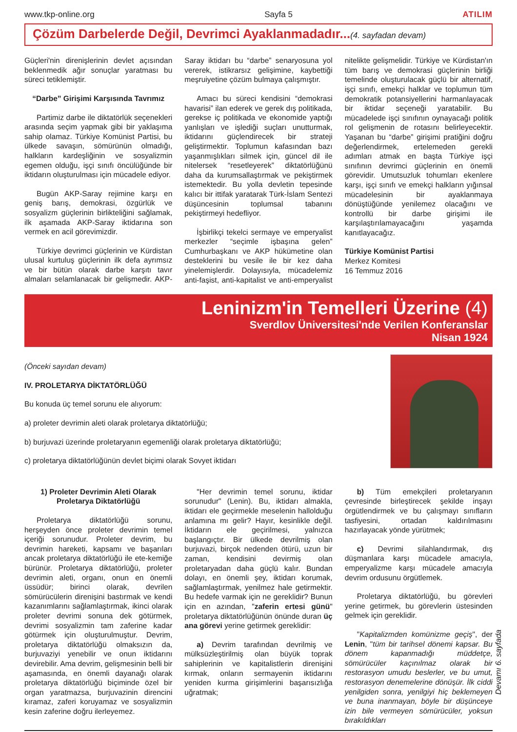www.tkp-online.org Sayfa 5 ATILIM
Çözüm Darbelerde Değil, Devrimci Ayaklanmadadır...
(4. sayfadan devam)
Güçleri'nin direnişlerinin devlet açısından beklenmedik ağır sonuçlar yaratması bu süreci tetiklemiştir.
“Darbe” Girişimi Karşısında Tavrımız
Partimiz darbe ile diktatörlük seçenekleri arasında seçim yapmak gibi bir yaklaşıma sahip olamaz. Türkiye Komünist Partisi, bu ülkede savaşın, sömürünün olmadığı, halkların kardeşliğinin ve sosyalizmin egemen olduğu, işçi sınıfı öncülüğünde bir iktidarın oluşturulması için mücadele ediyor.
Bugün AKP-Saray rejimine karşı en geniş barış, demokrasi, özgürlük ve sosyalizm güçlerinin birlikteliğini sağlamak, ilk aşamada AKP-Saray iktidarına son vermek en acil görevimizdir.
Türkiye devrimci güçlerinin ve Kürdistan ulusal kurtuluş güçlerinin ilk defa ayrımsız ve bir bütün olarak darbe karşıtı tavır almaları selamlanacak bir gelişmedir. AKP-Saray iktidarı bu “darbe” senaryosuna yol vererek, istikrarsız gelişimine, kaybettiği meşruiyetine çözüm bulmaya çalışmıştır.
Amacı bu süreci kendisini “demokrasi havarisi” ilan ederek ve gerek dış politikada, gerekse iç politikada ve ekonomide yaptığı yanlışları ve işlediği suçları unutturmak, iktidarını güçlendirecek bir strateji geliştirmektir. Toplumun kafasından bazı yaşanmışlıkları silmek için, güncel dil ile nitelersek “resetleyerek” diktatörlüğünü daha da kurumsallaştırmak ve pekiştirmek istemektedir. Bu yolla devletin tepesinde kalıcı bir ittifak yaratarak Türk-İslam Sentezi düşüncesinin toplumsal tabanını pekiştirmeyi hedefliyor.
İşbirlikçi tekelci sermaye ve emperyalist merkezler “seçimle işbaşına gelen” Cumhurbaşkanı ve AKP hükümetine olan desteklerini bu vesile ile bir kez daha yinelemişlerdir. Dolayısıyla, mücadelemiz anti-faşist, anti-kapitalist ve anti-emperyalist nitelikte gelişmelidir. Türkiye ve Kürdistan'ın tüm barış ve demokrasi güçlerinin birliği temelinde oluşturulacak güçlü bir alternatif, işçi sınıfı, emekçi halklar ve toplumun tüm demokratik potansiyellerini harmanlayacak bir iktidar seçeneği yaratabilir. Bu mücadelede işçi sınıfının oynayacağı politik rol gelişmenin de rotasını belirleyecektir. Yaşanan bu “darbe” girişimi pratiğini doğru değerlendirmek, ertelemeden gerekli adımları atmak en başta Türkiye işçi sınıfının devrimci güçlerinin en önemli görevidir. Umutsuzluk tohumları ekenlere karşı, işçi sınıfı ve emekçi halkların yığınsal mücadelesinin bir ayaklanmaya dönüştüğünde yenilemez olacağını ve kontrollü bir darbe girişimi ile karşılaştırılamayacağını yaşamda kanıtlayacağız.
Türkiye Komünist Partisi
Merkez Komitesi
16 Temmuz 2016
Leninizm'in Temelleri Üzerine (4)
Sverdlov Üniversitesi'nde Verilen Konferanslar
Nisan 1924
(Önceki sayıdan devam)
IV. PROLETARYA DİKTATÖRLÜĞÜ
Bu konuda üç temel sorunu ele alıyorum:
a) proleter devrimin aleti olarak proletarya diktatörlüğü;
b) burjuvazi üzerinde proletaryanın egemenliği olarak proletarya diktatörlüğü;
c) proletarya diktatörlüğünün devlet biçimi olarak Sovyet iktidarı
1) Proleter Devrimin Aleti Olarak Proletarya Diktatörlüğü
Proletarya diktatörlüğü sorunu, herşeyden önce proleter devrimin temel içeriği sorunudur. Proleter devrim, bu devrimin hareketi, kapsamı ve başarıları ancak proletarya diktatörlüğü ile ete-kemiğe bürünür. Proletarya diktatörlüğü, proleter devrimin aleti, organı, onun en önemli üssüdür; birinci olarak, devrilen sömürücülerin direnişini bastırmak ve kendi kazanımlarını sağlamlaştırmak, ikinci olarak proleter devrimi sonuna dek götürmek, devrimi sosyalizmin tam zaferine kadar götürmek için oluşturulmuştur. Devrim, proletarya diktatörlüğü olmaksızın da, burjuvaziyi yenebilir ve onun iktidarını devirebilir. Ama devrim, gelişmesinin belli bir aşamasında, en önemli dayanağı olarak proletarya diktatörlüğü biçiminde özel bir organ yaratmazsa, burjuvazinin direncini kıramaz, zaferi koruyamaz ve sosyalizmin kesin zaferine doğru ilerleyemez.
"Her devrimin temel sorunu, iktidar sorunudur" (Lenin). Bu, iktidarı almakla, iktidarı ele geçirmekle meselenin halloldu­ğu anlamına mı gelir? Hayır, kesinlikle değil. İktidarın ele geçirilmesi, yalnızca başlangıçtır. Bir ülkede devrilmiş olan burjuvazi, birçok nedenden ötürü, uzun bir zaman, kendisini devirmiş olan proletaryadan daha güçlü kalır. Bundan dolayı, en önemli şey, iktidarı korumak, sağlamlaştırmak, yenilmez hale getirmektir. Bu hedefe varmak için ne gereklidir? Bunun için en azından, "zaferin ertesi günü" proletarya diktatörlüğünün önünde duran üç ana görevi yerine getirmek gereklidir:
a) Devrim tarafından devrilmiş ve mülksüzleştirilmiş olan büyük toprak sahiplerinin ve kapitalistlerin direnişini kırmak, onların sermayenin iktidarını yeniden kurma girişimlerini başarısızlığa uğratmak;
b) Tüm emekçileri proletaryanın çevresinde birleştirecek şekilde inşayı örgütlendirmek ve bu çalışmayı sınıfların tasfiyesini, ortadan kaldırılmasını hazırlayacak yönde yürütmek;
c) Devrimi silahlandırmak, dış düşmanlara karşı mücadele amacıyla, emperyalizme karşı mücadele amacıyla devrim ordusunu örgütlemek.
Proletarya diktatörlüğü, bu görevleri yerine getirmek, bu görevlerin üstesinden gelmek için gereklidir.
"Kapitalizmden komünizme geçiş", der Lenin, "tüm bir tarihsel dönemi kapsar. Bu dönem kapanmadığı müddetçe, sömürücüler kaçınılmaz olarak bir restorasyon umudu beslerler, ve bu umut, restorasyon denemelerine dönüşür. İlk ciddi yenilgiden sonra, yenilgiyi hiç beklemeyen ve buna inanmayan, böyle bir düşünceye izin bile vermeyen sömürücüler, yoksun bırakıldıkları
Devamı 6. sayfada